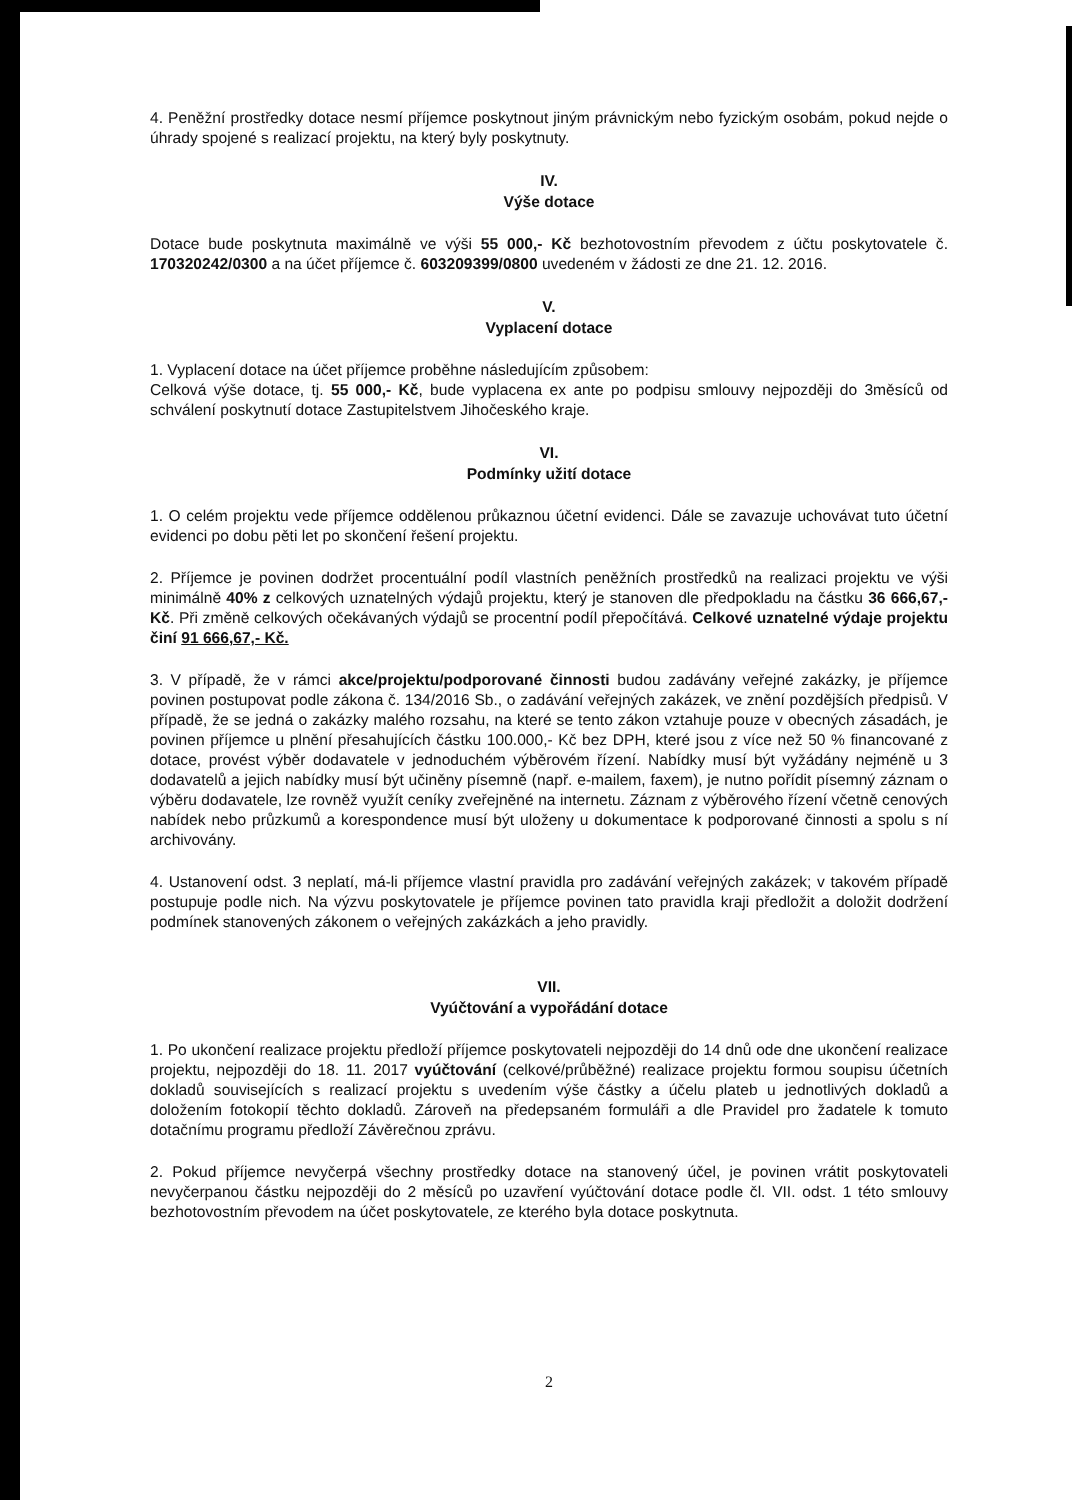4. Peněžní prostředky dotace nesmí příjemce poskytnout jiným právnickým nebo fyzickým osobám, pokud nejde o úhrady spojené s realizací projektu, na který byly poskytnuty.
IV.
Výše dotace
Dotace bude poskytnuta maximálně ve výši 55 000,- Kč bezhotovostním převodem z účtu poskytovatele č. 170320242/0300 a na účet příjemce č. 603209399/0800 uvedeném v žádosti ze dne 21. 12. 2016.
V.
Vyplacení dotace
1. Vyplacení dotace na účet příjemce proběhne následujícím způsobem:
Celková výše dotace, tj. 55 000,- Kč, bude vyplacena ex ante po podpisu smlouvy nejpozději do 3měsíců od schválení poskytnutí dotace Zastupitelstvem Jihočeského kraje.
VI.
Podmínky užití dotace
1. O celém projektu vede příjemce oddělenou průkaznou účetní evidenci. Dále se zavazuje uchovávat tuto účetní evidenci po dobu pěti let po skončení řešení projektu.
2. Příjemce je povinen dodržet procentuální podíl vlastních peněžních prostředků na realizaci projektu ve výši minimálně 40% z celkových uznatelných výdajů projektu, který je stanoven dle předpokladu na částku 36 666,67,- Kč. Při změně celkových očekávaných výdajů se procentní podíl přepočítává. Celkové uznatelné výdaje projektu činí 91 666,67,- Kč.
3. V případě, že v rámci akce/projektu/podporované činnosti budou zadávány veřejné zakázky, je příjemce povinen postupovat podle zákona č. 134/2016 Sb., o zadávání veřejných zakázek, ve znění pozdějších předpisů. V případě, že se jedná o zakázky malého rozsahu, na které se tento zákon vztahuje pouze v obecných zásadách, je povinen příjemce u plnění přesahujících částku 100.000,- Kč bez DPH, které jsou z více než 50 % financované z dotace, provést výběr dodavatele v jednoduchém výběrovém řízení. Nabídky musí být vyžádány nejméně u 3 dodavatelů a jejich nabídky musí být učiněny písemně (např. e-mailem, faxem), je nutno pořídit písemný záznam o výběru dodavatele, lze rovněž využít ceníky zveřejněné na internetu. Záznam z výběrového řízení včetně cenových nabídek nebo průzkumů a korespondence musí být uloženy u dokumentace k podporované činnosti a spolu s ní archivovány.
4. Ustanovení odst. 3 neplatí, má-li příjemce vlastní pravidla pro zadávání veřejných zakázek; v takovém případě postupuje podle nich. Na výzvu poskytovatele je příjemce povinen tato pravidla kraji předložit a doložit dodržení podmínek stanovených zákonem o veřejných zakázkách a jeho pravidly.
VII.
Vyúčtování a vypořádání dotace
1. Po ukončení realizace projektu předloží příjemce poskytovateli nejpozději do 14 dnů ode dne ukončení realizace projektu, nejpozději do 18. 11. 2017 vyúčtování (celkové/průběžné) realizace projektu formou soupisu účetních dokladů souvisejících s realizací projektu s uvedením výše částky a účelu plateb u jednotlivých dokladů a doložením fotokopií těchto dokladů. Zároveň na předepsaném formuláři a dle Pravidel pro žadatele k tomuto dotačnímu programu předloží Závěrečnou zprávu.
2. Pokud příjemce nevyčerpá všechny prostředky dotace na stanovený účel, je povinen vrátit poskytovateli nevyčerpanou částku nejpozději do 2 měsíců po uzavření vyúčtování dotace podle čl. VII. odst. 1 této smlouvy bezhotovostním převodem na účet poskytovatele, ze kterého byla dotace poskytnuta.
2